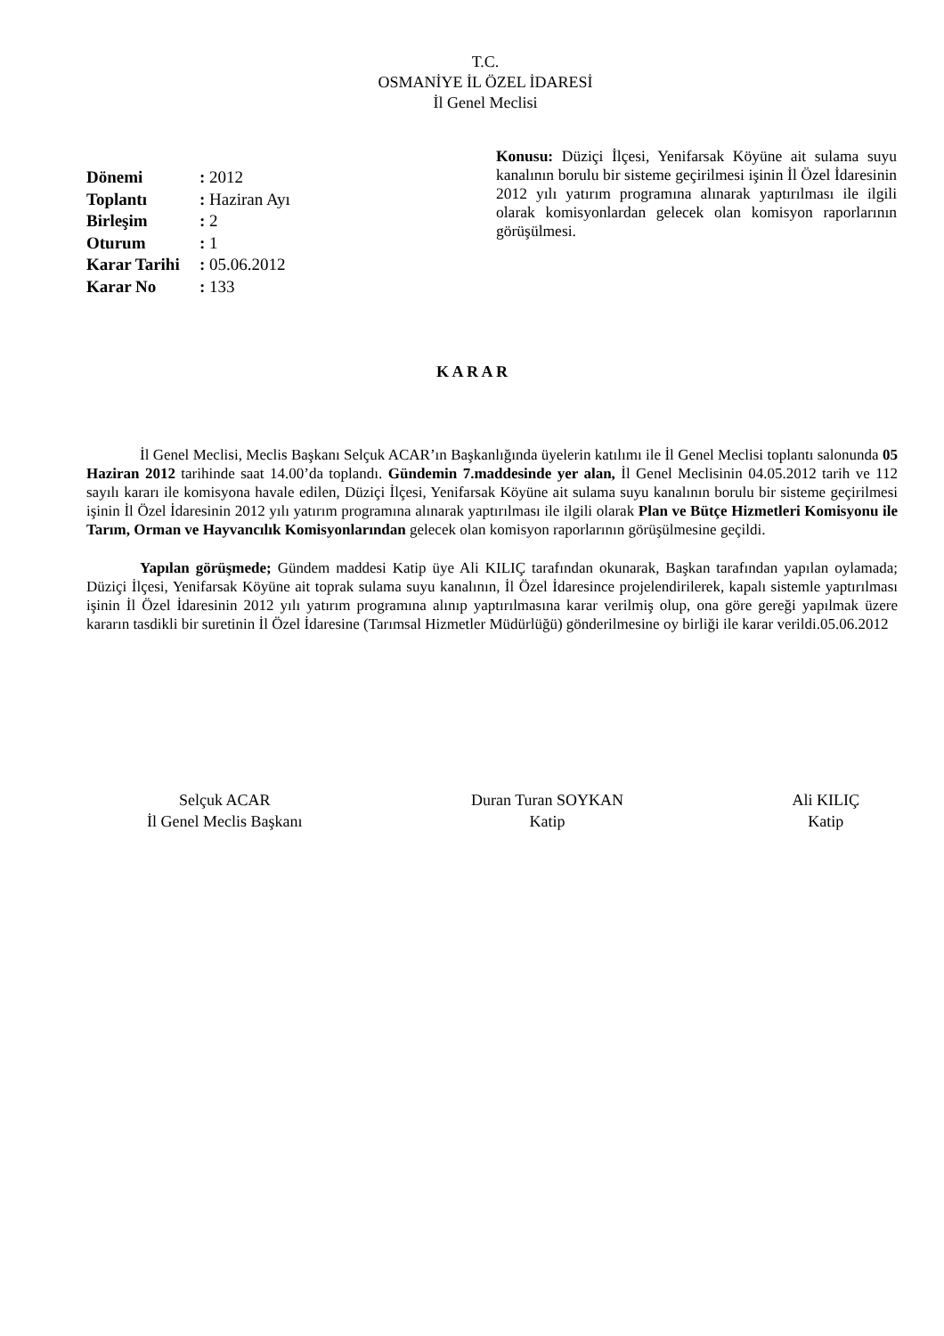T.C.
OSMANİYE İL ÖZEL İDARESİ
İl Genel Meclisi
Dönemi: 2012
Toplantı: Haziran Ayı
Birleşim: 2
Oturum: 1
Karar Tarihi: 05.06.2012
Karar No: 133
Konusu: Düziçi İlçesi, Yenifarsak Köyüne ait sulama suyu kanalının borulu bir sisteme geçirilmesi işinin İl Özel İdaresinin 2012 yılı yatırım programına alınarak yaptırılması ile ilgili olarak komisyonlardan gelecek olan komisyon raporlarının görüşülmesi.
K A R A R
İl Genel Meclisi, Meclis Başkanı Selçuk ACAR’ın Başkanlığında üyelerin katılımı ile İl Genel Meclisi toplantı salonunda 05 Haziran 2012 tarihinde saat 14.00’da toplandı. Gündemin 7.maddesinde yer alan, İl Genel Meclisinin 04.05.2012 tarih ve 112 sayılı kararı ile komisyona havale edilen, Düziçi İlçesi, Yenifarsak Köyüne ait sulama suyu kanalının borulu bir sisteme geçirilmesi işinin İl Özel İdaresinin 2012 yılı yatırım programına alınarak yaptırılması ile ilgili olarak Plan ve Bütçe Hizmetleri Komisyonu ile Tarım, Orman ve Hayvancılık Komisyonlarından gelecek olan komisyon raporlarının görüşülmesine geçildi.
Yapılan görüşmede; Gündem maddesi Katip üye Ali KILIÇ tarafından okunarak, Başkan tarafından yapılan oylamada; Düziçi İlçesi, Yenifarsak Köyüne ait toprak sulama suyu kanalının, İl Özel İdaresince projelendirilerek, kapalı sistemle yaptırılması işinin İl Özel İdaresinin 2012 yılı yatırım programına alınıp yaptırılmasına karar verilmiş olup, ona göre gereği yapılmak üzere kararın tasdikli bir suretinin İl Özel İdaresine (Tarımsal Hizmetler Müdürlüğü) gönderilmesine oy birliği ile karar verildi.05.06.2012
Selçuk ACAR
İl Genel Meclis Başkanı
Duran Turan SOYKAN
Katip
Ali KILIÇ
Katip